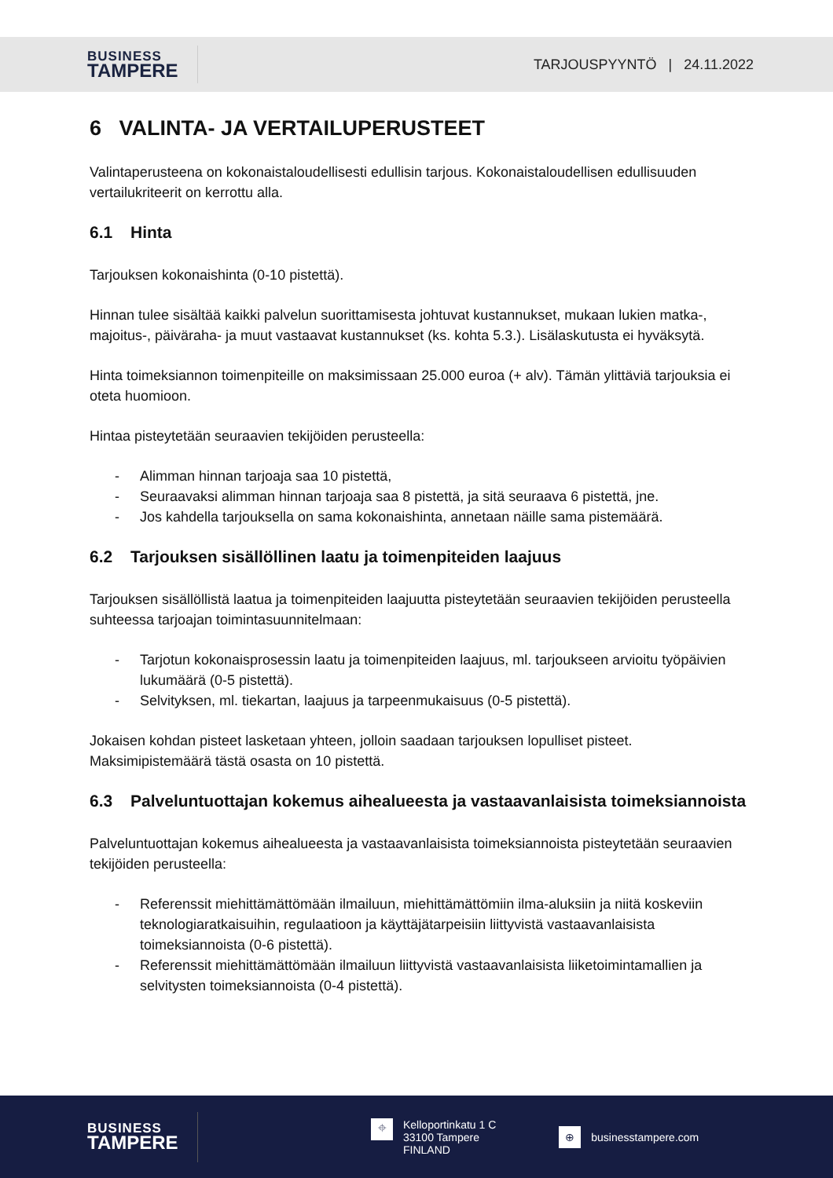BUSINESS
TAMPERE
TARJOUSPYYNTÖ | 24.11.2022
6 VALINTA- JA VERTAILUPERUSTEET
Valintaperusteena on kokonaistaloudellisesti edullisin tarjous. Kokonaistaloudellisen edullisuuden vertailukriteerit on kerrottu alla.
6.1 Hinta
Tarjouksen kokonaishinta (0-10 pistettä).
Hinnan tulee sisältää kaikki palvelun suorittamisesta johtuvat kustannukset, mukaan lukien matka-, majoitus-, päiväraha- ja muut vastaavat kustannukset (ks. kohta 5.3.). Lisälaskutusta ei hyväksytä.
Hinta toimeksiannon toimenpiteille on maksimissaan 25.000 euroa (+ alv). Tämän ylittäviä tarjouksia ei oteta huomioon.
Hintaa pisteytetään seuraavien tekijöiden perusteella:
- Alimman hinnan tarjoaja saa 10 pistettä,
- Seuraavaksi alimman hinnan tarjoaja saa 8 pistettä, ja sitä seuraava 6 pistettä, jne.
- Jos kahdella tarjouksella on sama kokonaishinta, annetaan näille sama pistemäärä.
6.2 Tarjouksen sisällöllinen laatu ja toimenpiteiden laajuus
Tarjouksen sisällöllistä laatua ja toimenpiteiden laajuutta pisteytetään seuraavien tekijöiden perusteella suhteessa tarjoajan toimintasuunnitelmaan:
- Tarjotun kokonaisprosessin laatu ja toimenpiteiden laajuus, ml. tarjoukseen arvioitu työpäivien lukumäärä (0-5 pistettä).
- Selvityksen, ml. tiekartan, laajuus ja tarpeenmukaisuus (0-5 pistettä).
Jokaisen kohdan pisteet lasketaan yhteen, jolloin saadaan tarjouksen lopulliset pisteet. Maksimipistemäärä tästä osasta on 10 pistettä.
6.3 Palveluntuottajan kokemus aihealueesta ja vastaavanlaisista toimeksiannoista
Palveluntuottajan kokemus aihealueesta ja vastaavanlaisista toimeksiannoista pisteytetään seuraavien tekijöiden perusteella:
- Referenssit miehittämättömään ilmailuun, miehittämättömiin ilma-aluksiin ja niitä koskeviin teknologiaratkaisuihin, regulaatioon ja käyttäjätarpeisiin liittyvistä vastaavanlaisista toimeksiannoista (0-6 pistettä).
- Referenssit miehittämättömään ilmailuun liittyvistä vastaavanlaisista liiketoimintamallien ja selvitysten toimeksiannoista (0-4 pistettä).
BUSINESS
TAMPERE
⌖
Kelloportinkatu 1 C
33100 Tampere
FINLAND
⊕ businesstampere.com